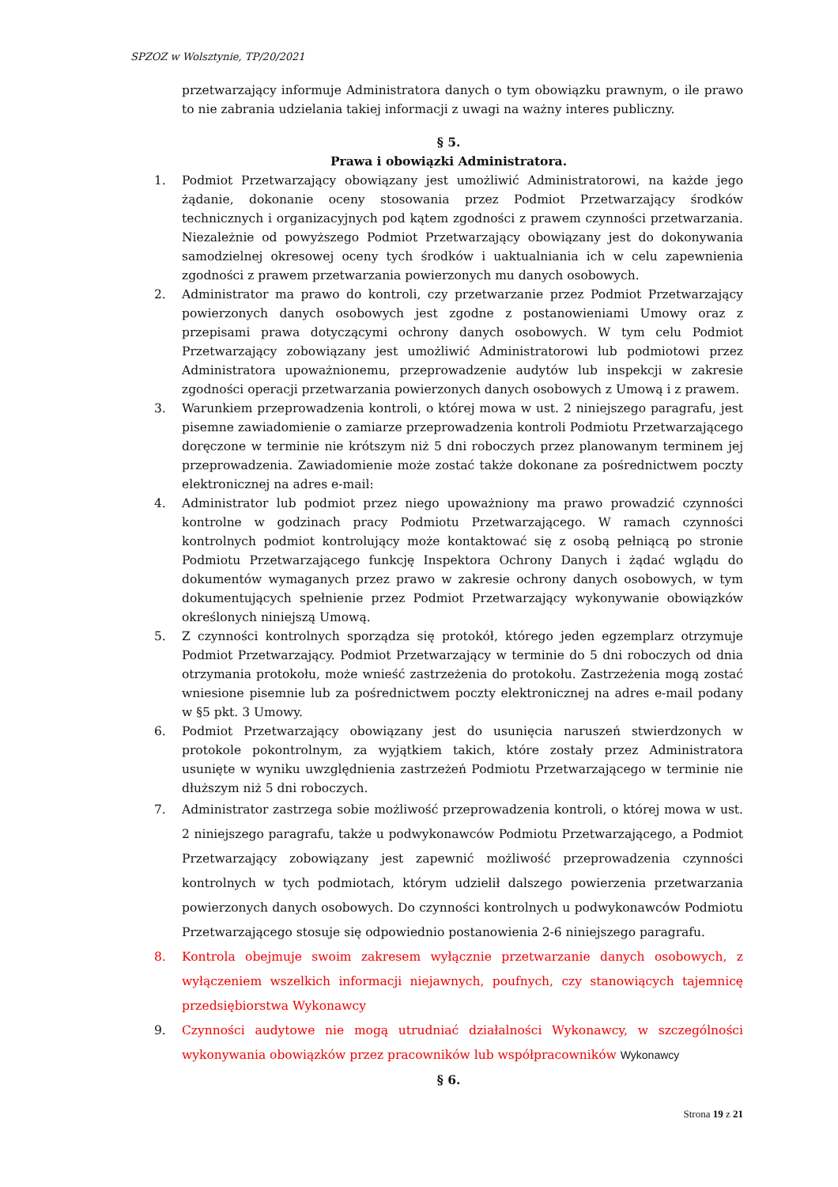SPZOZ w Wolsztynie, TP/20/2021
przetwarzający informuje Administratora danych o tym obowiązku prawnym, o ile prawo to nie zabrania udzielania takiej informacji z uwagi na ważny interes publiczny.
§ 5.
Prawa i obowiązki Administratora.
1. Podmiot Przetwarzający obowiązany jest umożliwić Administratorowi, na każde jego żądanie, dokonanie oceny stosowania przez Podmiot Przetwarzający środków technicznych i organizacyjnych pod kątem zgodności z prawem czynności przetwarzania. Niezależnie od powyższego Podmiot Przetwarzający obowiązany jest do dokonywania samodzielnej okresowej oceny tych środków i uaktualniania ich w celu zapewnienia zgodności z prawem przetwarzania powierzonych mu danych osobowych.
2. Administrator ma prawo do kontroli, czy przetwarzanie przez Podmiot Przetwarzający powierzonych danych osobowych jest zgodne z postanowieniami Umowy oraz z przepisami prawa dotyczącymi ochrony danych osobowych. W tym celu Podmiot Przetwarzający zobowiązany jest umożliwić Administratorowi lub podmiotowi przez Administratora upoważnionemu, przeprowadzenie audytów lub inspekcji w zakresie zgodności operacji przetwarzania powierzonych danych osobowych z Umową i z prawem.
3. Warunkiem przeprowadzenia kontroli, o której mowa w ust. 2 niniejszego paragrafu, jest pisemne zawiadomienie o zamiarze przeprowadzenia kontroli Podmiotu Przetwarzającego doręczone w terminie nie krótszym niż 5 dni roboczych przez planowanym terminem jej przeprowadzenia. Zawiadomienie może zostać także dokonane za pośrednictwem poczty elektronicznej na adres e-mail:
4. Administrator lub podmiot przez niego upoważniony ma prawo prowadzić czynności kontrolne w godzinach pracy Podmiotu Przetwarzającego. W ramach czynności kontrolnych podmiot kontrolujący może kontaktować się z osobą pełniącą po stronie Podmiotu Przetwarzającego funkcję Inspektora Ochrony Danych i żądać wglądu do dokumentów wymaganych przez prawo w zakresie ochrony danych osobowych, w tym dokumentujących spełnienie przez Podmiot Przetwarzający wykonywanie obowiązków określonych niniejszą Umową.
5. Z czynności kontrolnych sporządza się protokół, którego jeden egzemplarz otrzymuje Podmiot Przetwarzający. Podmiot Przetwarzający w terminie do 5 dni roboczych od dnia otrzymania protokołu, może wnieść zastrzeżenia do protokołu. Zastrzeżenia mogą zostać wniesione pisemnie lub za pośrednictwem poczty elektronicznej na adres e-mail podany w §5 pkt. 3 Umowy.
6. Podmiot Przetwarzający obowiązany jest do usunięcia naruszeń stwierdzonych w protokole pokontrolnym, za wyjątkiem takich, które zostały przez Administratora usunięte w wyniku uwzględnienia zastrzeżeń Podmiotu Przetwarzającego w terminie nie dłuższym niż 5 dni roboczych.
7. Administrator zastrzega sobie możliwość przeprowadzenia kontroli, o której mowa w ust. 2 niniejszego paragrafu, także u podwykonawców Podmiotu Przetwarzającego, a Podmiot Przetwarzający zobowiązany jest zapewnić możliwość przeprowadzenia czynności kontrolnych w tych podmiotach, którym udzielił dalszego powierzenia przetwarzania powierzonych danych osobowych. Do czynności kontrolnych u podwykonawców Podmiotu Przetwarzającego stosuje się odpowiednio postanowienia 2-6 niniejszego paragrafu.
8. Kontrola obejmuje swoim zakresem wyłącznie przetwarzanie danych osobowych, z wyłączeniem wszelkich informacji niejawnych, poufnych, czy stanowiących tajemnicę przedsiębiorstwa Wykonawcy
9. Czynności audytowe nie mogą utrudniać działalności Wykonawcy, w szczególności wykonywania obowiązków przez pracowników lub współpracowników Wykonawcy
§ 6.
Strona 19 z 21